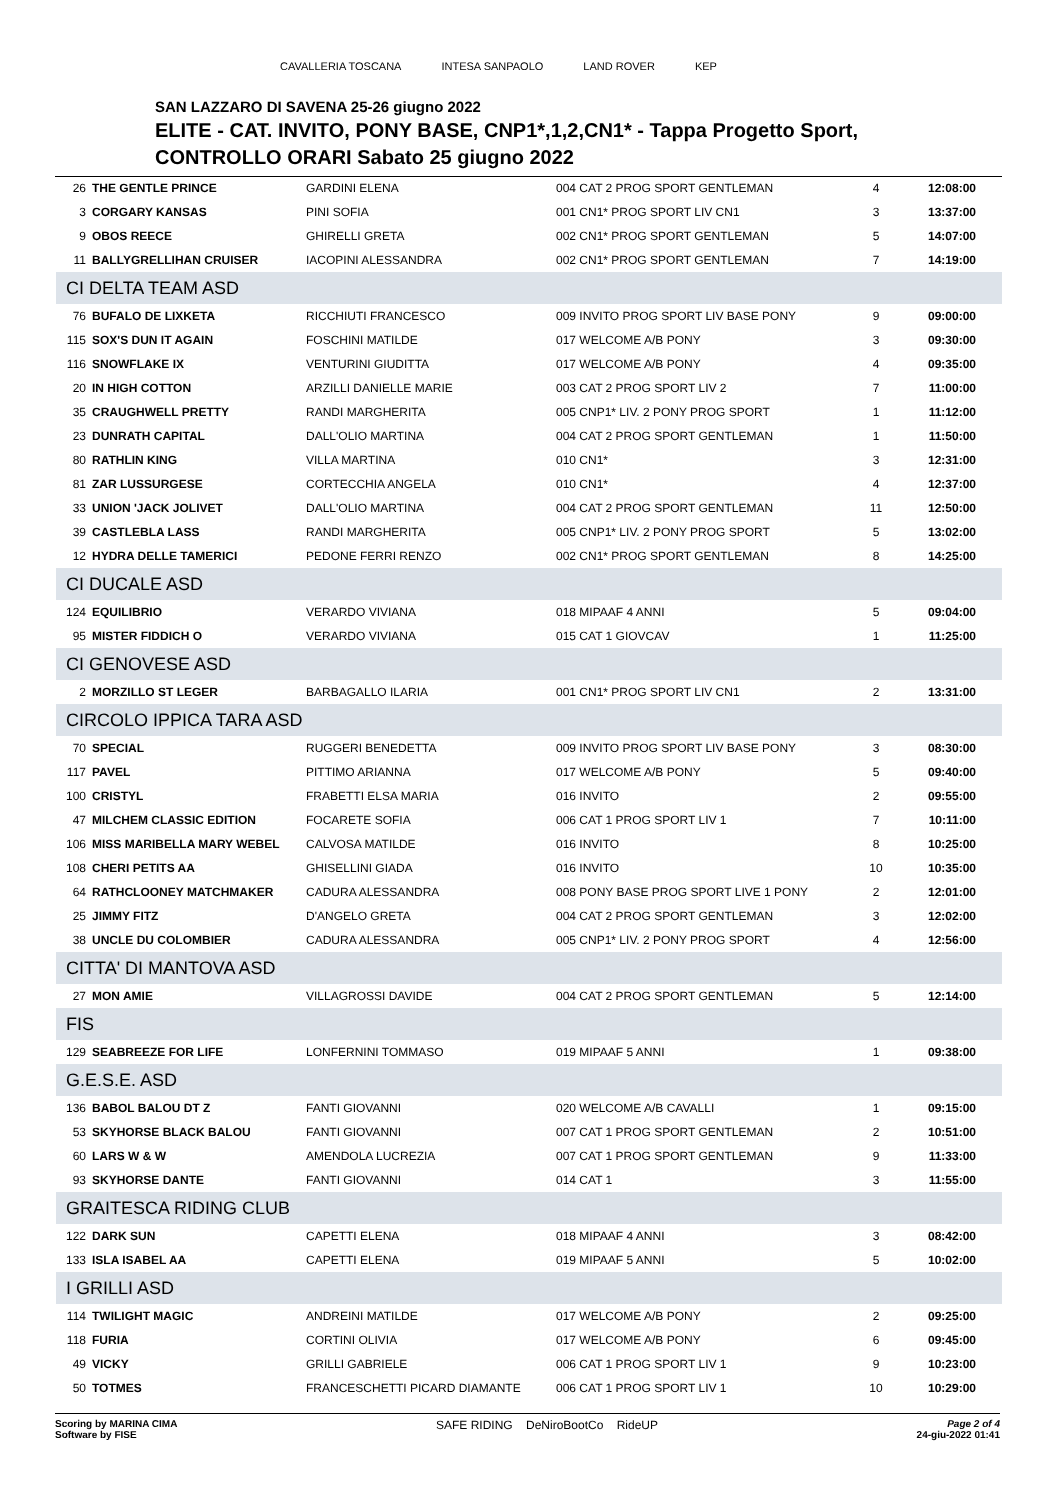CAVALLERIA TOSCANA INTESA SANPAOLO LAND ROVER KEP
SAN LAZZARO DI SAVENA 25-26 giugno 2022
ELITE - CAT. INVITO, PONY BASE, CNP1*,1,2,CN1* - Tappa Progetto Sport,
CONTROLLO ORARI Sabato 25 giugno 2022
| 26 | THE GENTLE PRINCE | GARDINI ELENA | 004 CAT 2 PROG SPORT GENTLEMAN | 4 | 12:08:00 |
| 3 | CORGARY KANSAS | PINI SOFIA | 001 CN1* PROG SPORT LIV CN1 | 3 | 13:37:00 |
| 9 | OBOS REECE | GHIRELLI GRETA | 002 CN1* PROG SPORT GENTLEMAN | 5 | 14:07:00 |
| 11 | BALLYGRELLIHAN CRUISER | IACOPINI ALESSANDRA | 002 CN1* PROG SPORT GENTLEMAN | 7 | 14:19:00 |
| CI DELTA TEAM ASD | | | | | |
| 76 | BUFALO DE LIXKETA | RICCHIUTI FRANCESCO | 009 INVITO PROG SPORT LIV BASE PONY | 9 | 09:00:00 |
| 115 | SOX'S DUN IT AGAIN | FOSCHINI MATILDE | 017 WELCOME A/B PONY | 3 | 09:30:00 |
| 116 | SNOWFLAKE IX | VENTURINI GIUDITTA | 017 WELCOME A/B PONY | 4 | 09:35:00 |
| 20 | IN HIGH COTTON | ARZILLI DANIELLE MARIE | 003 CAT 2 PROG SPORT LIV 2 | 7 | 11:00:00 |
| 35 | CRAUGHWELL PRETTY | RANDI MARGHERITA | 005 CNP1* LIV. 2 PONY PROG SPORT | 1 | 11:12:00 |
| 23 | DUNRATH CAPITAL | DALL'OLIO MARTINA | 004 CAT 2 PROG SPORT GENTLEMAN | 1 | 11:50:00 |
| 80 | RATHLIN KING | VILLA MARTINA | 010 CN1* | 3 | 12:31:00 |
| 81 | ZAR LUSSURGESE | CORTECCHIA ANGELA | 010 CN1* | 4 | 12:37:00 |
| 33 | UNION 'JACK JOLIVET | DALL'OLIO MARTINA | 004 CAT 2 PROG SPORT GENTLEMAN | 11 | 12:50:00 |
| 39 | CASTLEBLA LASS | RANDI MARGHERITA | 005 CNP1* LIV. 2 PONY PROG SPORT | 5 | 13:02:00 |
| 12 | HYDRA DELLE TAMERICI | PEDONE FERRI RENZO | 002 CN1* PROG SPORT GENTLEMAN | 8 | 14:25:00 |
| CI DUCALE ASD | | | | | |
| 124 | EQUILIBRIO | VERARDO VIVIANA | 018 MIPAAF 4 ANNI | 5 | 09:04:00 |
| 95 | MISTER FIDDICH O | VERARDO VIVIANA | 015 CAT 1 GIOVCAV | 1 | 11:25:00 |
| CI GENOVESE ASD | | | | | |
| 2 | MORZILLO ST LEGER | BARBAGALLO ILARIA | 001 CN1* PROG SPORT LIV CN1 | 2 | 13:31:00 |
| CIRCOLO IPPICA TARA ASD | | | | | |
| 70 | SPECIAL | RUGGERI BENEDETTA | 009 INVITO PROG SPORT LIV BASE PONY | 3 | 08:30:00 |
| 117 | PAVEL | PITTIMO ARIANNA | 017 WELCOME A/B PONY | 5 | 09:40:00 |
| 100 | CRISTYL | FRABETTI ELSA MARIA | 016 INVITO | 2 | 09:55:00 |
| 47 | MILCHEM CLASSIC EDITION | FOCARETE SOFIA | 006 CAT 1 PROG SPORT LIV 1 | 7 | 10:11:00 |
| 106 | MISS MARIBELLA MARY WEBEL | CALVOSA MATILDE | 016 INVITO | 8 | 10:25:00 |
| 108 | CHERI PETITS AA | GHISELLINI GIADA | 016 INVITO | 10 | 10:35:00 |
| 64 | RATHCLOONEY MATCHMAKER | CADURA ALESSANDRA | 008 PONY BASE PROG SPORT LIVE 1 PONY | 2 | 12:01:00 |
| 25 | JIMMY FITZ | D'ANGELO GRETA | 004 CAT 2 PROG SPORT GENTLEMAN | 3 | 12:02:00 |
| 38 | UNCLE DU COLOMBIER | CADURA ALESSANDRA | 005 CNP1* LIV. 2 PONY PROG SPORT | 4 | 12:56:00 |
| CITTA' DI MANTOVA ASD | | | | | |
| 27 | MON AMIE | VILLAGROSSI DAVIDE | 004 CAT 2 PROG SPORT GENTLEMAN | 5 | 12:14:00 |
| FIS | | | | | |
| 129 | SEABREEZE FOR LIFE | LONFERNINI TOMMASO | 019 MIPAAF 5 ANNI | 1 | 09:38:00 |
| G.E.S.E. ASD | | | | | |
| 136 | BABOL BALOU DT Z | FANTI GIOVANNI | 020 WELCOME A/B CAVALLI | 1 | 09:15:00 |
| 53 | SKYHORSE BLACK BALOU | FANTI GIOVANNI | 007 CAT 1 PROG SPORT GENTLEMAN | 2 | 10:51:00 |
| 60 | LARS W & W | AMENDOLA LUCREZIA | 007 CAT 1 PROG SPORT GENTLEMAN | 9 | 11:33:00 |
| 93 | SKYHORSE DANTE | FANTI GIOVANNI | 014 CAT 1 | 3 | 11:55:00 |
| GRAITESCA RIDING CLUB | | | | | |
| 122 | DARK SUN | CAPETTI ELENA | 018 MIPAAF 4 ANNI | 3 | 08:42:00 |
| 133 | ISLA ISABEL AA | CAPETTI ELENA | 019 MIPAAF 5 ANNI | 5 | 10:02:00 |
| I GRILLI ASD | | | | | |
| 114 | TWILIGHT MAGIC | ANDREINI MATILDE | 017 WELCOME A/B PONY | 2 | 09:25:00 |
| 118 | FURIA | CORTINI OLIVIA | 017 WELCOME A/B PONY | 6 | 09:45:00 |
| 49 | VICKY | GRILLI GABRIELE | 006 CAT 1 PROG SPORT LIV 1 | 9 | 10:23:00 |
| 50 | TOTMES | FRANCESCHETTI PICARD DIAMANTE | 006 CAT 1 PROG SPORT LIV 1 | 10 | 10:29:00 |
Scoring by MARINA CIMA
Software by FISE
SAFE RIDING DeNiroBootCo RideUP
Page 2 of 4
24-giu-2022 01:41